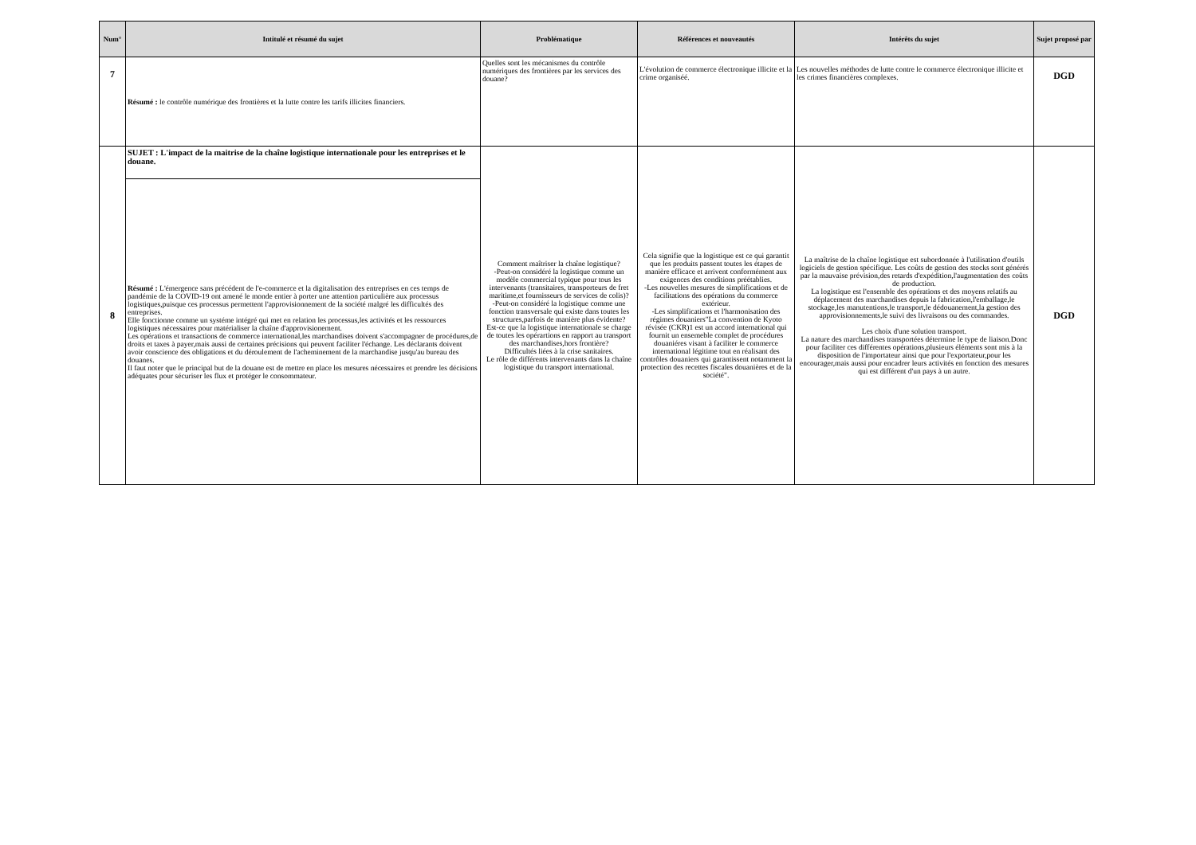| Num° | Intitulé et résumé du sujet | Problématique | Références et nouveautés | Intérêts du sujet | Sujet proposé par |
| --- | --- | --- | --- | --- | --- |
| 7 | Résumé : le contrôle numérique des frontières et la lutte contre les tarifs illicites financiers. | Quelles sont les mécanismes du contrôle numériques des frontières par les services des douane? | L'évolution de commerce électronique illicite et la crime organiséé. | Les nouvelles méthodes de lutte contre le commerce électronique illicite et les crimes financières complexes. | DGD |
| 8 | SUJET : L'impact de la maitrise de la chaîne logistique internationale pour les entreprises et le douane. | Comment maîtriser la chaîne logistique? -Peut-on considéré la logistique comme un modèle commercial typique pour tous les intervenants (transitaires, transporteurs de fret maritime,et fournisseurs de services de colis)? -Peut-on considéré la logistique comme une fonction transversale qui existe dans toutes les structures,parfois de manière plus évidente? Est-ce que la logistique internationale se charge de toutes les opérartions en rapport au transport des marchandises,hors frontière? Difficultés liées à la crise sanitaires. Le rôle de différents intervenants dans la chaîne logistique du transport international. | Cela signifie que la logistique est ce qui garantit que les produits passent toutes les étapes de manière efficace et arrivent conformément aux exigences des conditions préétablies. -Les nouvelles mesures de simplifications et de facilitations des opérations du commerce extérieur. -Les simplifications et l'harmonisation des régimes douaniers"La convention de Kyoto révisée (CKR)1 est un accord international qui fournit un ensemeble complet de procédures douaniéres visant à faciliter le commerce international légitime tout en réalisant des contrôles douaniers qui garantissent notamment la protection des recettes fiscales douanières et de la société". | La maîtrise de la chaîne logistique est subordonnée à l'utilisation d'outils logiciels de gestion spécifique. Les coûts de gestion des stocks sont générés par la mauvaise prévision,des retards d'expédition,l'augmentation des coûts de production. La logistique est l'ensemble des opérations et des moyens relatifs au déplacement des marchandises depuis la fabrication,l'emballage,le stockage,les manutentions,le transport,le dédouanement,la gestion des approvisionnements,le suivi des livraisons ou des commandes. Les choix d'une solution transport. La nature des marchandises transportées détermine le type de liaison.Donc pour faciliter ces différentes opérations,plusieurs éléments sont mis à la disposition de l'importateur ainsi que pour l'exportateur,pour les encourager,mais aussi pour encadrer leurs activités en fonction des mesures qui est différent d'un pays à un autre. | DGD |
| | Résumé : L'émergence sans précédent de l'e-commerce et la digitalisation des entreprises en ces temps de pandémie de la COVID-19 ont amené le monde entier à porter une attention particulière aux processus logistiques,puisque ces processus permettent l'approvisionnement de la société malgré les difficultés des entreprises. Elle fonctionne comme un systéme intégré qui met en relation les processus,les activités et les ressources logistiques nécessaires pour matérialiser la chaîne d'approvisionement. Les opérations et transactions de commerce international,les marchandises doivent s'accompagner de procédures,de droits et taxes à payer,mais aussi de certaines précisions qui peuvent faciliter l'échange. Les déclarants doivent avoir conscience des obligations et du déroulement de l'acheminement de la marchandise jusqu'au bureau des douanes. Il faut noter que le principal but de la douane est de mettre en place les mesures nécessaires et prendre les décisions adéquates pour sécuriser les flux et protéger le consommateur. | | | | |